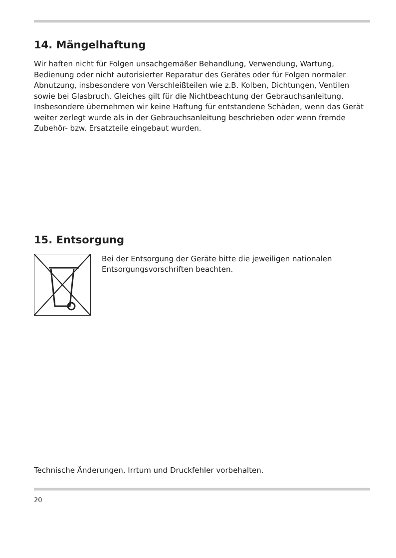14. Mängelhaftung
Wir haften nicht für Folgen unsachgemäßer Behandlung, Verwendung, Wartung, Bedienung oder nicht autorisierter Reparatur des Gerätes oder für Folgen normaler Abnutzung, insbesondere von Verschleißteilen wie z.B. Kolben, Dichtungen, Ventilen sowie bei Glasbruch. Gleiches gilt für die Nichtbeachtung der Gebrauchsanleitung. Insbesondere übernehmen wir keine Haftung für entstandene Schäden, wenn das Gerät weiter zerlegt wurde als in der Gebrauchsanleitung beschrieben oder wenn fremde Zubehör- bzw. Ersatzteile eingebaut wurden.
15. Entsorgung
Bei der Entsorgung der Geräte bitte die jeweiligen nationalen Entsorgungsvorschriften beachten.
Technische Änderungen, Irrtum und Druckfehler vorbehalten.
20